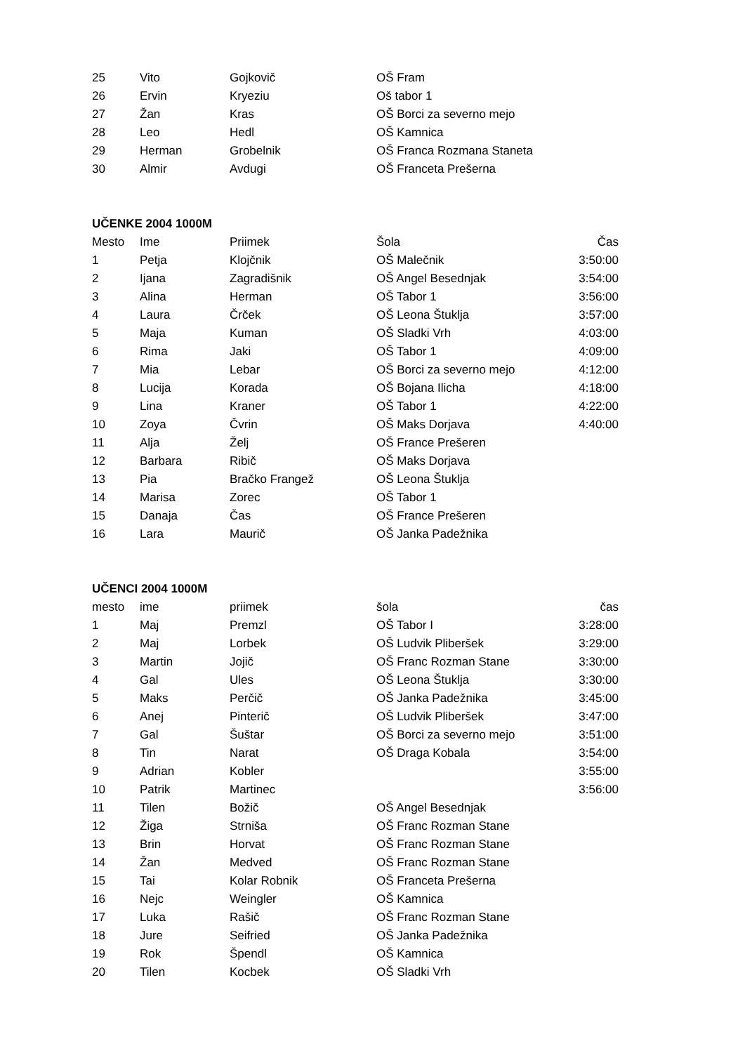| 25 | Vito | Gojkovič | OŠ Fram | |
| 26 | Ervin | Kryeziu | Oš tabor 1 | |
| 27 | Žan | Kras | OŠ Borci za severno mejo | |
| 28 | Leo | Hedl | OŠ Kamnica | |
| 29 | Herman | Grobelnik | OŠ Franca Rozmana Staneta | |
| 30 | Almir | Avdugi | OŠ Franceta Prešerna | |
UČENKE 2004 1000M
| Mesto | Ime | Priimek | Šola | Čas |
| --- | --- | --- | --- | --- |
| 1 | Petja | Klojčnik | OŠ Malečnik | 3:50:00 |
| 2 | Ijana | Zagradišnik | OŠ Angel Besednjak | 3:54:00 |
| 3 | Alina | Herman | OŠ Tabor 1 | 3:56:00 |
| 4 | Laura | Črček | OŠ Leona Štuklja | 3:57:00 |
| 5 | Maja | Kuman | OŠ Sladki Vrh | 4:03:00 |
| 6 | Rima | Jaki | OŠ Tabor 1 | 4:09:00 |
| 7 | Mia | Lebar | OŠ Borci za severno mejo | 4:12:00 |
| 8 | Lucija | Korada | OŠ Bojana Ilicha | 4:18:00 |
| 9 | Lina | Kraner | OŠ Tabor 1 | 4:22:00 |
| 10 | Zoya | Čvrin | OŠ Maks Dorjava | 4:40:00 |
| 11 | Alja | Želj | OŠ France Prešeren | |
| 12 | Barbara | Ribič | OŠ Maks Dorjava | |
| 13 | Pia | Bračko Frangež | OŠ Leona Štuklja | |
| 14 | Marisa | Zorec | OŠ Tabor 1 | |
| 15 | Danaja | Čas | OŠ France Prešeren | |
| 16 | Lara | Maurič | OŠ Janka Padežnika | |
UČENCI 2004 1000M
| mesto | ime | priimek | šola | čas |
| --- | --- | --- | --- | --- |
| 1 | Maj | Premzl | OŠ Tabor I | 3:28:00 |
| 2 | Maj | Lorbek | OŠ Ludvik Pliberšek | 3:29:00 |
| 3 | Martin | Jojič | OŠ Franc Rozman Stane | 3:30:00 |
| 4 | Gal | Ules | OŠ Leona Štuklja | 3:30:00 |
| 5 | Maks | Perčič | OŠ Janka Padežnika | 3:45:00 |
| 6 | Anej | Pinterič | OŠ Ludvik Pliberšek | 3:47:00 |
| 7 | Gal | Šuštar | OŠ Borci za severno mejo | 3:51:00 |
| 8 | Tin | Narat | OŠ Draga Kobala | 3:54:00 |
| 9 | Adrian | Kobler | | 3:55:00 |
| 10 | Patrik | Martinec | | 3:56:00 |
| 11 | Tilen | Božič | OŠ Angel Besednjak | |
| 12 | Žiga | Strniša | OŠ Franc Rozman Stane | |
| 13 | Brin | Horvat | OŠ Franc Rozman Stane | |
| 14 | Žan | Medved | OŠ Franc Rozman Stane | |
| 15 | Tai | Kolar Robnik | OŠ Franceta Prešerna | |
| 16 | Nejc | Weingler | OŠ Kamnica | |
| 17 | Luka | Rašič | OŠ Franc Rozman Stane | |
| 18 | Jure | Seifried | OŠ Janka Padežnika | |
| 19 | Rok | Špendl | OŠ Kamnica | |
| 20 | Tilen | Kocbek | OŠ Sladki Vrh | |